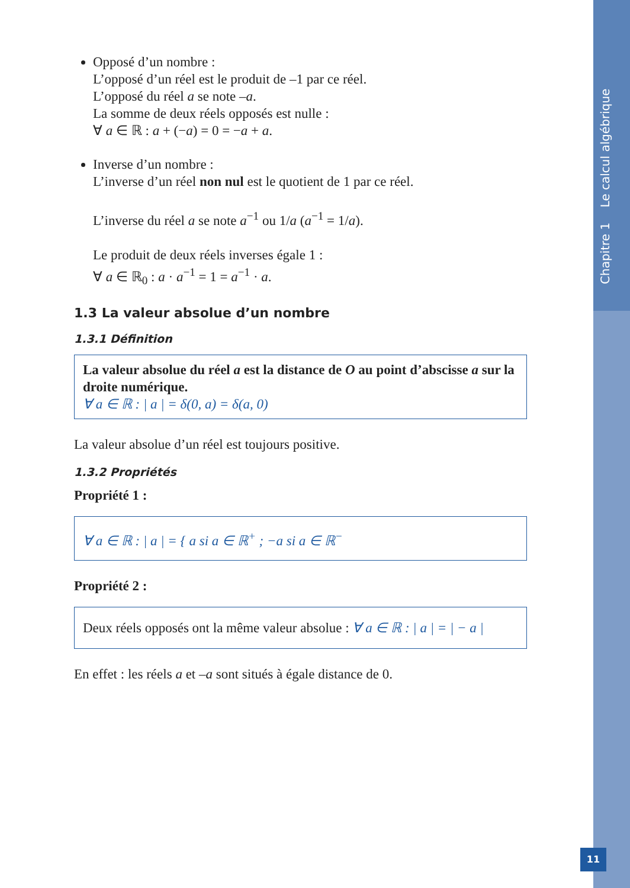Chapitre 1 Le calcul algébrique
Opposé d’un nombre :
L’opposé d’un réel est le produit de –1 par ce réel.
L’opposé du réel a se note –a.
La somme de deux réels opposés est nulle :
∀ a ∈ ℝ : a + (−a) = 0 = −a + a.
Inverse d’un nombre :
L’inverse d’un réel non nul est le quotient de 1 par ce réel.
L’inverse du réel a se note a<sup>−1</sup> ou 1/a (a<sup>−1</sup> = 1/a).
Le produit de deux réels inverses égale 1 :
∀ a ∈ ℝ<sub>0</sub> : a · a<sup>−1</sup> = 1 = a<sup>−1</sup> · a.
1.3 La valeur absolue d’un nombre
1.3.1 Définition
La valeur absolue du réel a est la distance de O au point d’abscisse a sur la droite numérique.
∀ a ∈ ℝ : | a | = δ(0, a) = δ(a, 0)
La valeur absolue d’un réel est toujours positive.
1.3.2 Propriétés
Propriété 1 :
∀ a ∈ ℝ : | a | = { a si a ∈ ℝ<sup>+</sup> ; −a si a ∈ ℝ<sup>−</sup>
Propriété 2 :
Deux réels opposés ont la même valeur absolue : ∀ a ∈ ℝ : | a | = | − a |
En effet : les réels a et –a sont situés à égale distance de 0.
11